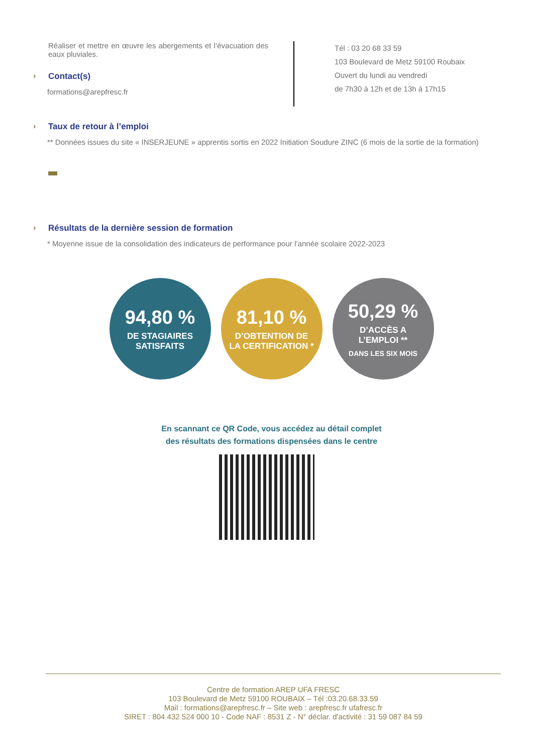Réaliser et mettre en œuvre les abergements et l’évacuation des eaux pluviales.
› Contact(s)
formations@arepfresc.fr
Tél : 03 20 68 33 59
103 Boulevard de Metz 59100 Roubaix
Ouvert du lundi au vendredi
de 7h30 à 12h et de 13h à 17h15
› Taux de retour à l’emploi
** Données issues du site « INSERJEUNE » apprentis sortis en 2022 Initiation Soudure ZINC (6 mois de la sortie de la formation)
› Résultats de la dernière session de formation
* Moyenne issue de la consolidation des indicateurs de performance pour l’année scolaire 2022-2023
94,80 %
DE STAGIAIRES
SATISFAITS
81,10 %
D’OBTENTION DE
LA CERTIFICATION *
50,29 %
D’ACCÈS A
L’EMPLOI **
DANS LES SIX MOIS
En scannant ce QR Code, vous accédez au détail complet
des résultats des formations dispensées dans le centre
Centre de formation AREP UFA FRESC
103 Boulevard de Metz 59100 ROUBAIX – Tél :03.20.68.33.59
Mail : formations@arepfresc.fr – Site web : arepfresc.fr ufafresc.fr
SIRET : 804 432 524 000 10 - Code NAF : 8531 Z - N° déclar. d'activité : 31 59 087 84 59